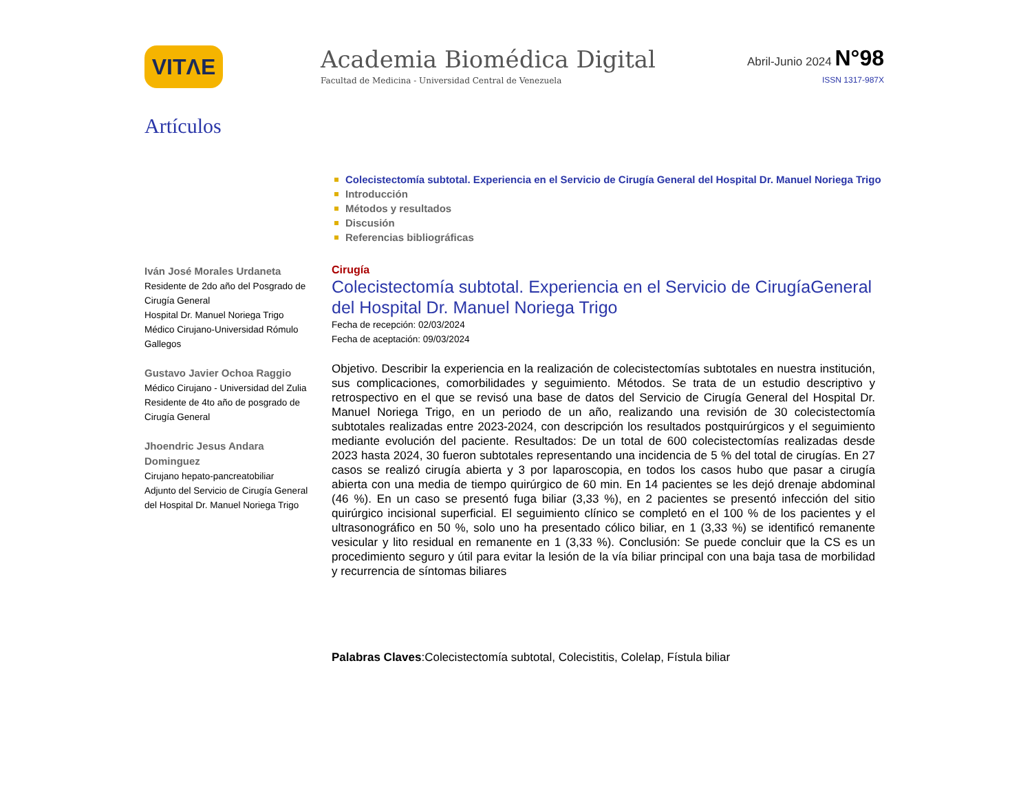VITΛE
Academia Biomédica Digital
Facultad de Medicina - Universidad Central de Venezuela
Abril-Junio 2024 N°98
ISSN 1317-987X
Artículos
Colecistectomía subtotal. Experiencia en el Servicio de Cirugía General del Hospital Dr. Manuel Noriega Trigo
Introducción
Métodos y resultados
Discusión
Referencias bibliográficas
Iván José Morales Urdaneta
Residente de 2do año del Posgrado de Cirugía General
Hospital Dr. Manuel Noriega Trigo
Médico Cirujano-Universidad Rómulo Gallegos
Gustavo Javier Ochoa Raggio
Médico Cirujano - Universidad del Zulia
Residente de 4to año de posgrado de Cirugía General
Jhoendric Jesus Andara Dominguez
Cirujano hepato-pancreatobiliar
Adjunto del Servicio de Cirugía General del Hospital Dr. Manuel Noriega Trigo
Cirugía
Colecistectomía subtotal. Experiencia en el Servicio de CirugíaGeneral del Hospital Dr. Manuel Noriega Trigo
Fecha de recepción: 02/03/2024
Fecha de aceptación: 09/03/2024
Objetivo. Describir la experiencia en la realización de colecistectomías subtotales en nuestra institución, sus complicaciones, comorbilidades y seguimiento. Métodos. Se trata de un estudio descriptivo y retrospectivo en el que se revisó una base de datos del Servicio de Cirugía General del Hospital Dr. Manuel Noriega Trigo, en un periodo de un año, realizando una revisión de 30 colecistectomía subtotales realizadas entre 2023-2024, con descripción los resultados postquirúrgicos y el seguimiento mediante evolución del paciente. Resultados: De un total de 600 colecistectomías realizadas desde 2023 hasta 2024, 30 fueron subtotales representando una incidencia de 5 % del total de cirugías. En 27 casos se realizó cirugía abierta y 3 por laparoscopia, en todos los casos hubo que pasar a cirugía abierta con una media de tiempo quirúrgico de 60 min. En 14 pacientes se les dejó drenaje abdominal (46 %). En un caso se presentó fuga biliar (3,33 %), en 2 pacientes se presentó infección del sitio quirúrgico incisional superficial. El seguimiento clínico se completó en el 100 % de los pacientes y el ultrasonográfico en 50 %, solo uno ha presentado cólico biliar, en 1 (3,33 %) se identificó remanente vesicular y lito residual en remanente en 1 (3,33 %). Conclusión: Se puede concluir que la CS es un procedimiento seguro y útil para evitar la lesión de la vía biliar principal con una baja tasa de morbilidad y recurrencia de síntomas biliares
Palabras Claves:Colecistectomía subtotal, Colecistitis, Colelap, Fístula biliar